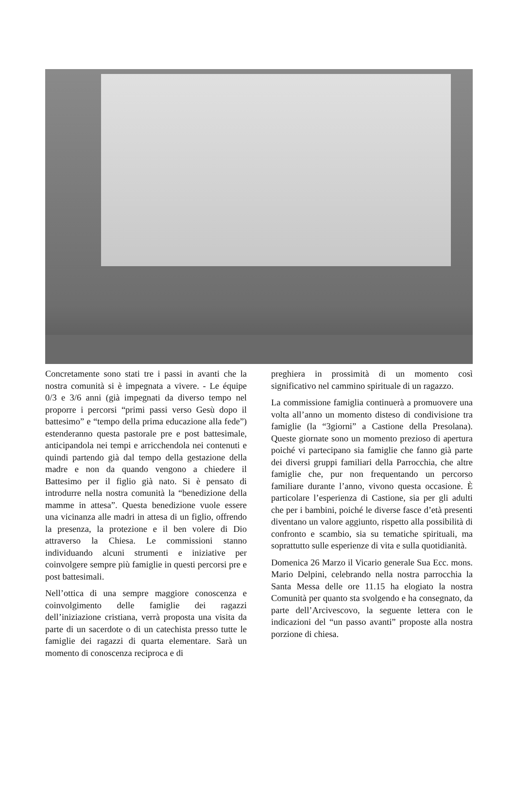Concretamente sono stati tre i passi in avanti che la nostra comunità si è impegnata a vivere. - Le équipe 0/3 e 3/6 anni (già impegnati da diverso tempo nel proporre i percorsi “primi passi verso Gesù dopo il battesimo” e “tempo della prima educazione alla fede”) estenderanno questa pastorale pre e post battesimale, anticipandola nei tempi e arricchendola nei contenuti e quindi partendo già dal tempo della gestazione della madre e non da quando vengono a chiedere il Battesimo per il figlio già nato. Si è pensato di introdurre nella nostra comunità la “benedizione della mamme in attesa”. Questa benedizione vuole essere una vicinanza alle madri in attesa di un figlio, offrendo la presenza, la protezione e il ben volere di Dio attraverso la Chiesa. Le commissioni stanno individuando alcuni strumenti e iniziative per coinvolgere sempre più famiglie in questi percorsi pre e post battesimali.
Nell’ottica di una sempre maggiore conoscenza e coinvolgimento delle famiglie dei ragazzi dell’iniziazione cristiana, verrà proposta una visita da parte di un sacerdote o di un catechista presso tutte le famiglie dei ragazzi di quarta elementare. Sarà un momento di conoscenza reciproca e di
preghiera in prossimità di un momento così significativo nel cammino spirituale di un ragazzo.
La commissione famiglia continuerà a promuovere una volta all’anno un momento disteso di condivisione tra famiglie (la “3giorni” a Castione della Presolana). Queste giornate sono un momento prezioso di apertura poiché vi partecipano sia famiglie che fanno già parte dei diversi gruppi familiari della Parrocchia, che altre famiglie che, pur non frequentando un percorso familiare durante l’anno, vivono questa occasione. È particolare l’esperienza di Castione, sia per gli adulti che per i bambini, poiché le diverse fasce d’età presenti diventano un valore aggiunto, rispetto alla possibilità di confronto e scambio, sia su tematiche spirituali, ma soprattutto sulle esperienze di vita e sulla quotidianità.
Domenica 26 Marzo il Vicario generale Sua Ecc. mons. Mario Delpini, celebrando nella nostra parrocchia la Santa Messa delle ore 11.15 ha elogiato la nostra Comunità per quanto sta svolgendo e ha consegnato, da parte dell’Arcivescovo, la seguente lettera con le indicazioni del “un passo avanti” proposte alla nostra porzione di chiesa.